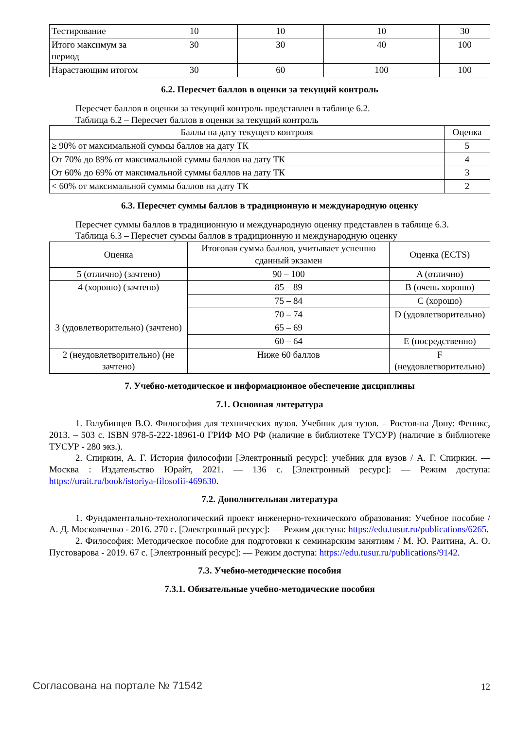| Тестирование | 10 | 10 | 10 | 30 |
| Итого максимум за период | 30 | 30 | 40 | 100 |
| Нарастающим итогом | 30 | 60 | 100 | 100 |
6.2. Пересчет баллов в оценки за текущий контроль
Пересчет баллов в оценки за текущий контроль представлен в таблице 6.2.
Таблица 6.2 – Пересчет баллов в оценки за текущий контроль
| Баллы на дату текущего контроля | Оценка |
| --- | --- |
| ≥ 90% от максимальной суммы баллов на дату ТК | 5 |
| От 70% до 89% от максимальной суммы баллов на дату ТК | 4 |
| От 60% до 69% от максимальной суммы баллов на дату ТК | 3 |
| < 60% от максимальной суммы баллов на дату ТК | 2 |
6.3. Пересчет суммы баллов в традиционную и международную оценку
Пересчет суммы баллов в традиционную и международную оценку представлен в таблице 6.3.
Таблица 6.3 – Пересчет суммы баллов в традиционную и международную оценку
| Оценка | Итоговая сумма баллов, учитывает успешно сданный экзамен | Оценка (ECTS) |
| --- | --- | --- |
| 5 (отлично) (зачтено) | 90 – 100 | A (отлично) |
| 4 (хорошо) (зачтено) | 85 – 89 | B (очень хорошо) |
| | 75 – 84 | C (хорошо) |
| | 70 – 74 | D (удовлетворительно) |
| 3 (удовлетворительно) (зачтено) | 65 – 69 | |
| | 60 – 64 | E (посредственно) |
| 2 (неудовлетворительно) (не зачтено) | Ниже 60 баллов | F (неудовлетворительно) |
7. Учебно-методическое и информационное обеспечение дисциплины
7.1. Основная литература
1. Голубинцев В.О. Философия для технических вузов. Учебник для тузов. – Ростов-на Дону: Феникс, 2013. – 503 с. ISBN 978-5-222-18961-0 ГРИФ МО РФ (наличие в библиотеке ТУСУР) (наличие в библиотеке ТУСУР - 280 экз.).
2. Спиркин, А. Г. История философии [Электронный ресурс]: учебник для вузов / А. Г. Спиркин. — Москва : Издательство Юрайт, 2021. — 136 с. [Электронный ресурс]: — Режим доступа: https://urait.ru/book/istoriya-filosofii-469630.
7.2. Дополнительная литература
1. Фундаментально-технологический проект инженерно-технического образования: Учебное пособие / А. Д. Московченко - 2016. 270 с. [Электронный ресурс]: — Режим доступа: https://edu.tusur.ru/publications/6265.
2. Философия: Методическое пособие для подготовки к семинарским занятиям / М. Ю. Раитина, А. О. Пустоварова - 2019. 67 с. [Электронный ресурс]: — Режим доступа: https://edu.tusur.ru/publications/9142.
7.3. Учебно-методические пособия
7.3.1. Обязательные учебно-методические пособия
Согласована на портале № 71542 12